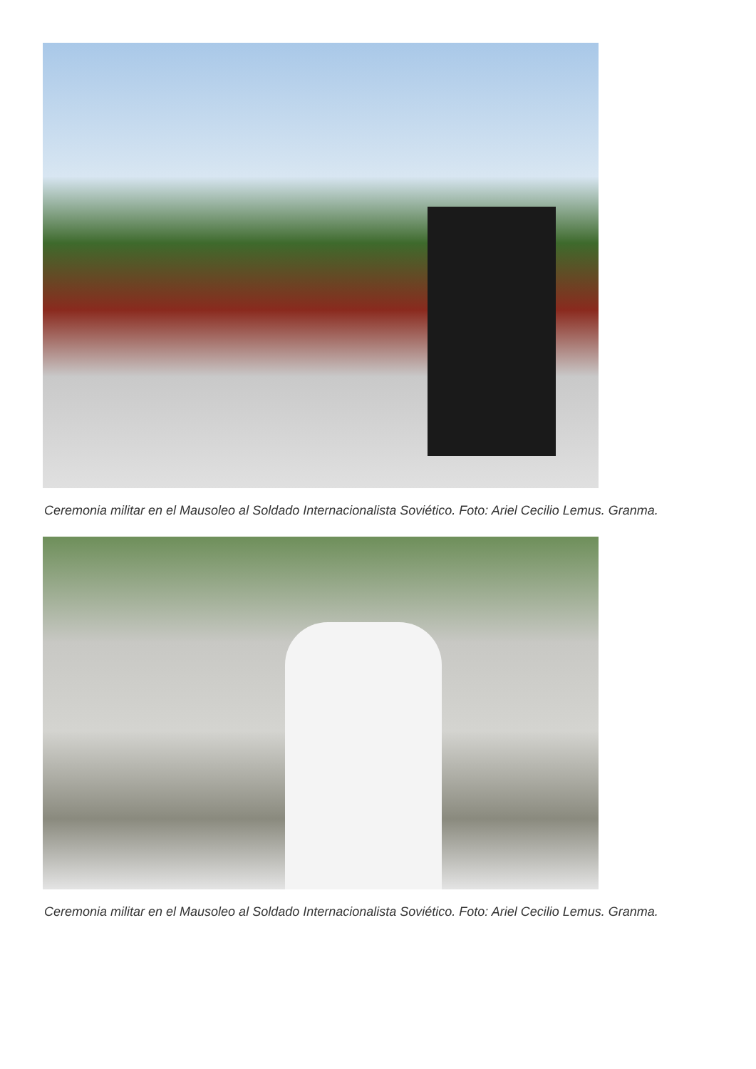Ceremonia militar en el Mausoleo al Soldado Internacionalista Soviético. Foto: Ariel Cecilio Lemus. Granma.
Ceremonia militar en el Mausoleo al Soldado Internacionalista Soviético. Foto: Ariel Cecilio Lemus. Granma.